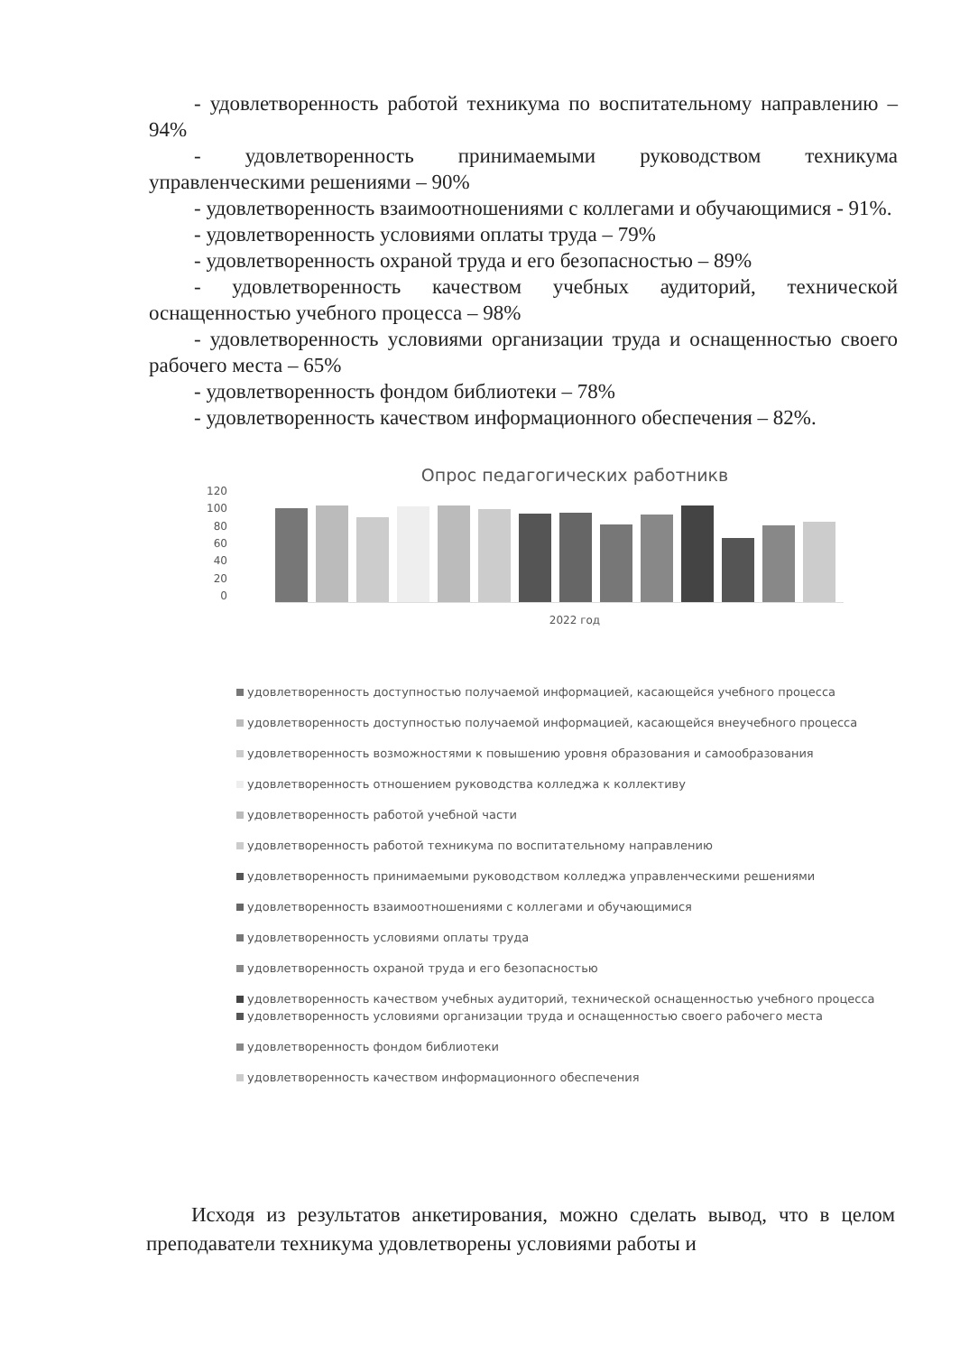- удовлетворенность работой техникума по воспитательному направлению – 94%
- удовлетворенность принимаемыми руководством техникума управленческими решениями – 90%
- удовлетворенность взаимоотношениями с коллегами и обучающимися - 91%.
- удовлетворенность условиями оплаты труда – 79%
- удовлетворенность охраной труда и его безопасностью – 89%
- удовлетворенность качеством учебных аудиторий, технической оснащенностью учебного процесса – 98%
- удовлетворенность условиями организации труда и оснащенностью своего рабочего места – 65%
- удовлетворенность фондом библиотеки – 78%
- удовлетворенность качеством информационного обеспечения – 82%.
Опрос педагогических работникв
120
100
80
60
40
20
0
2022 год
удовлетворенность доступностью получаемой информацией, касающейся учебного процесса
удовлетворенность доступностью получаемой информацией, касающейся внеучебного процесса
удовлетворенность возможностями к повышению уровня образования и самообразования
удовлетворенность отношением руководства колледжа к коллективу
удовлетворенность работой учебной части
удовлетворенность работой техникума по воспитательному направлению
удовлетворенность принимаемыми руководством колледжа управленческими решениями
удовлетворенность взаимоотношениями с коллегами и обучающимися
удовлетворенность условиями оплаты труда
удовлетворенность охраной труда и его безопасностью
удовлетворенность качеством учебных аудиторий, технической оснащенностью учебного процесса
удовлетворенность условиями организации труда и оснащенностью своего рабочего места
удовлетворенность фондом библиотеки
удовлетворенность качеством информационного обеспечения
Исходя из результатов анкетирования, можно сделать вывод, что в целом преподаватели техникума удовлетворены условиями работы и